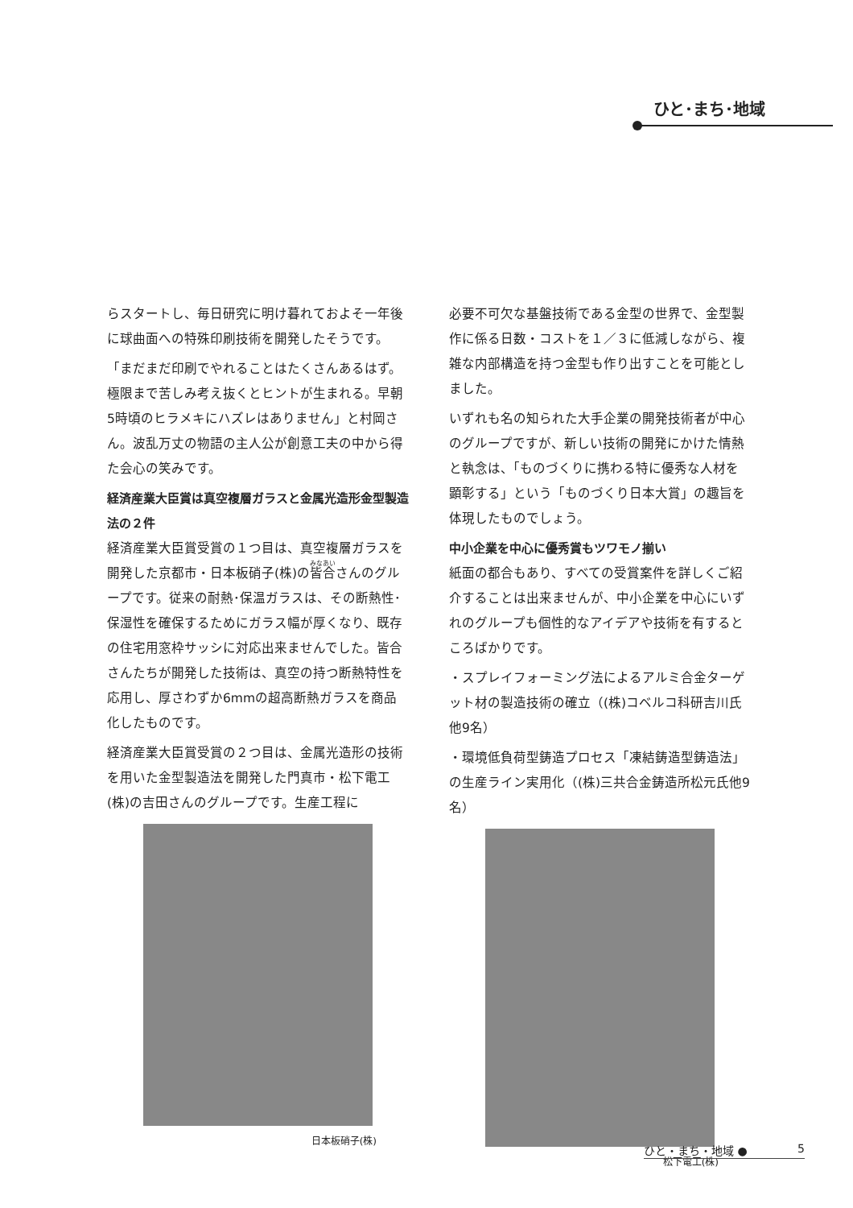ひと･まち･地域
らスタートし、毎日研究に明け暮れておよそ一年後に球曲面への特殊印刷技術を開発したそうです。
「まだまだ印刷でやれることはたくさんあるはず。極限まで苦しみ考え抜くとヒントが生まれる。早朝5時頃のヒラメキにハズレはありません」と村岡さん。波乱万丈の物語の主人公が創意工夫の中から得た会心の笑みです。
経済産業大臣賞は真空複層ガラスと金属光造形金型製造法の２件
経済産業大臣賞受賞の１つ目は、真空複層ガラスを開発した京都市・日本板硝子(株)の皆合さんのグループです。従来の耐熱･保温ガラスは、その断熱性･保湿性を確保するためにガラス幅が厚くなり、既存の住宅用窓枠サッシに対応出来ませんでした。皆合さんたちが開発した技術は、真空の持つ断熱特性を応用し、厚さわずか6mmの超高断熱ガラスを商品化したものです。
経済産業大臣賞受賞の２つ目は、金属光造形の技術を用いた金型製造法を開発した門真市・松下電工(株)の吉田さんのグループです。生産工程に
日本板硝子(株)
必要不可欠な基盤技術である金型の世界で、金型製作に係る日数・コストを１／３に低減しながら、複雑な内部構造を持つ金型も作り出すことを可能としました。
いずれも名の知られた大手企業の開発技術者が中心のグループですが、新しい技術の開発にかけた情熱と執念は、「ものづくりに携わる特に優秀な人材を顕彰する」という「ものづくり日本大賞」の趣旨を体現したものでしょう。
中小企業を中心に優秀賞もツワモノ揃い
紙面の都合もあり、すべての受賞案件を詳しくご紹介することは出来ませんが、中小企業を中心にいずれのグループも個性的なアイデアや技術を有するところばかりです。
・スプレイフォーミング法によるアルミ合金ターゲット材の製造技術の確立（(株)コベルコ科研吉川氏他9名）
・環境低負荷型鋳造プロセス「凍結鋳造型鋳造法」の生産ライン実用化（(株)三共合金鋳造所松元氏他9名）
松下電工(株)
ひと・まち・地域 ● 5